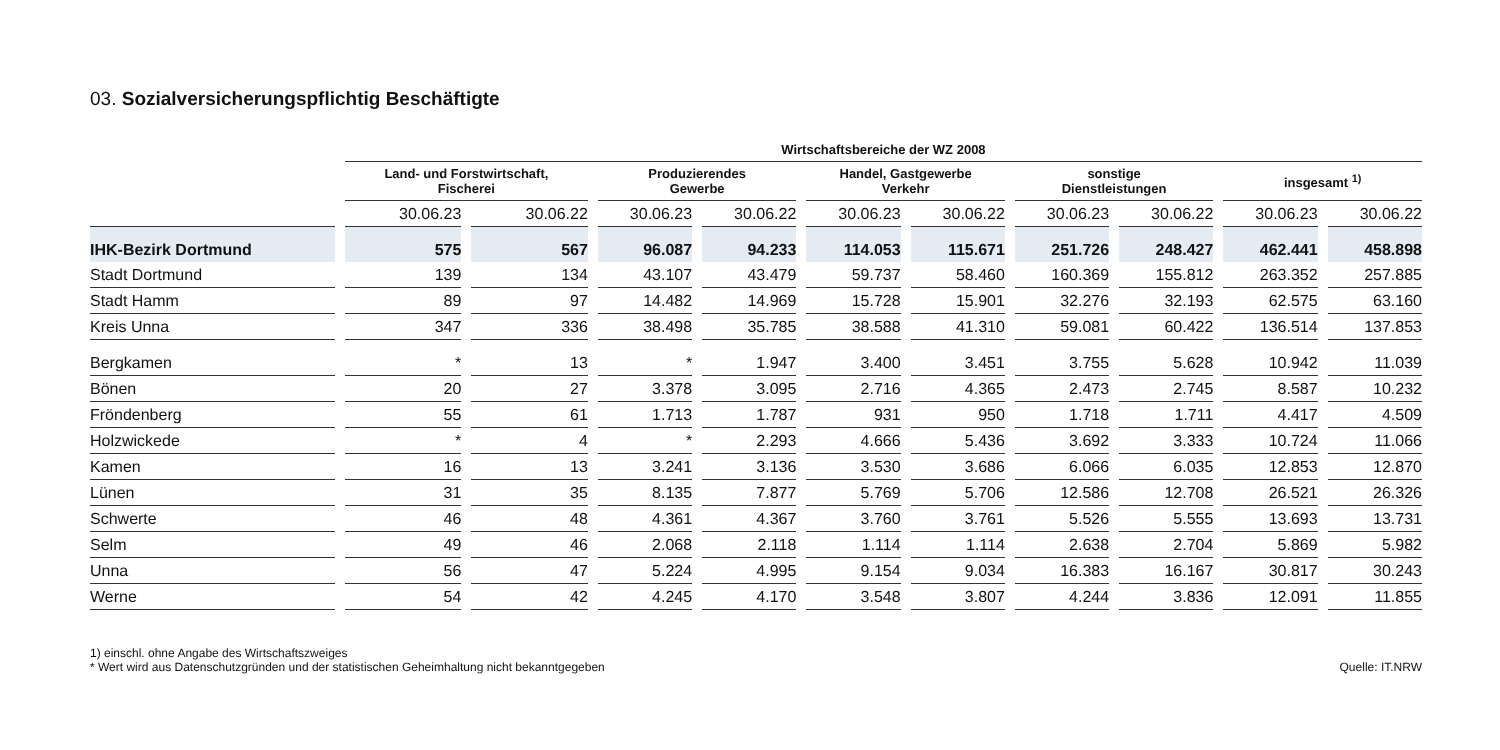03. Sozialversicherungspflichtig Beschäftigte
| | Wirtschaftsbereiche der WZ 2008 | | | | | | | | | |
| --- | --- | --- | --- | --- | --- | --- | --- | --- | --- | --- |
| | Land- und Forstwirtschaft, Fischerei | | Produzierendes Gewerbe | | Handel, Gastgewerbe Verkehr | | sonstige Dienstleistungen | | insgesamt <sup>1)</sup> | |
| | 30.06.23 | 30.06.22 | 30.06.23 | 30.06.22 | 30.06.23 | 30.06.22 | 30.06.23 | 30.06.22 | 30.06.23 | 30.06.22 |
| IHK-Bezirk Dortmund | 575 | 567 | 96.087 | 94.233 | 114.053 | 115.671 | 251.726 | 248.427 | 462.441 | 458.898 |
| Stadt Dortmund | 139 | 134 | 43.107 | 43.479 | 59.737 | 58.460 | 160.369 | 155.812 | 263.352 | 257.885 |
| Stadt Hamm | 89 | 97 | 14.482 | 14.969 | 15.728 | 15.901 | 32.276 | 32.193 | 62.575 | 63.160 |
| Kreis Unna | 347 | 336 | 38.498 | 35.785 | 38.588 | 41.310 | 59.081 | 60.422 | 136.514 | 137.853 |
| Bergkamen | * | 13 | * | 1.947 | 3.400 | 3.451 | 3.755 | 5.628 | 10.942 | 11.039 |
| Bönen | 20 | 27 | 3.378 | 3.095 | 2.716 | 4.365 | 2.473 | 2.745 | 8.587 | 10.232 |
| Fröndenberg | 55 | 61 | 1.713 | 1.787 | 931 | 950 | 1.718 | 1.711 | 4.417 | 4.509 |
| Holzwickede | * | 4 | * | 2.293 | 4.666 | 5.436 | 3.692 | 3.333 | 10.724 | 11.066 |
| Kamen | 16 | 13 | 3.241 | 3.136 | 3.530 | 3.686 | 6.066 | 6.035 | 12.853 | 12.870 |
| Lünen | 31 | 35 | 8.135 | 7.877 | 5.769 | 5.706 | 12.586 | 12.708 | 26.521 | 26.326 |
| Schwerte | 46 | 48 | 4.361 | 4.367 | 3.760 | 3.761 | 5.526 | 5.555 | 13.693 | 13.731 |
| Selm | 49 | 46 | 2.068 | 2.118 | 1.114 | 1.114 | 2.638 | 2.704 | 5.869 | 5.982 |
| Unna | 56 | 47 | 5.224 | 4.995 | 9.154 | 9.034 | 16.383 | 16.167 | 30.817 | 30.243 |
| Werne | 54 | 42 | 4.245 | 4.170 | 3.548 | 3.807 | 4.244 | 3.836 | 12.091 | 11.855 |
1) einschl. ohne Angabe des Wirtschaftszweiges
* Wert wird aus Datenschutzgründen und der statistischen Geheimhaltung nicht bekanntgegeben
Quelle: IT.NRW